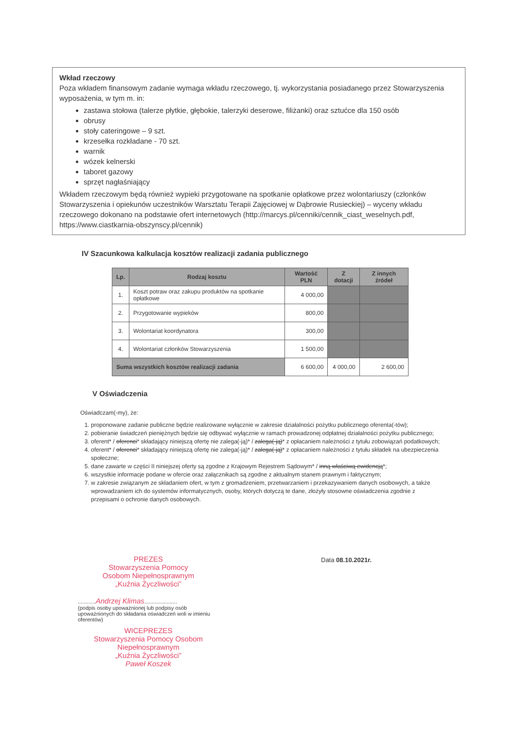Wkład rzeczowy
Poza wkładem finansowym zadanie wymaga wkładu rzeczowego, tj. wykorzystania posiadanego przez Stowarzyszenia wyposażenia, w tym m. in:
zastawa stołowa (talerze płytkie, głębokie, talerzyki deserowe, filiżanki) oraz sztućce dla 150 osób
obrusy
stoły cateringowe – 9 szt.
krzesełka rozkładane - 70 szt.
warnik
wózek kelnerski
taboret gazowy
sprzęt nagłaśniający
Wkładem rzeczowym będą również wypieki przygotowane na spotkanie opłatkowe przez wolontariuszy (członków Stowarzyszenia i opiekunów uczestników Warsztatu Terapii Zajęciowej w Dąbrowie Rusieckiej) – wyceny wkładu rzeczowego dokonano na podstawie ofert internetowych (http://marcys.pl/cenniki/cennik_ciast_weselnych.pdf, https://www.ciastkarnia-obszynscy.pl/cennik)
IV Szacunkowa kalkulacja kosztów realizacji zadania publicznego
| Lp. | Rodzaj kosztu | Wartość PLN | Z dotacji | Z innych źródeł |
| --- | --- | --- | --- | --- |
| 1. | Koszt potraw oraz zakupu produktów na spotkanie opłatkowe | 4 000,00 | | |
| 2. | Przygotowanie wypieków | 800,00 | | |
| 3. | Wolontariat koordynatora | 300,00 | | |
| 4. | Wolontariat członków Stowarzyszenia | 1 500,00 | | |
| Suma wszystkich kosztów realizacji zadania | | 6 600,00 | 4 000,00 | 2 600,00 |
V Oświadczenia
Oświadczam(-my), że:
1. proponowane zadanie publiczne będzie realizowane wyłącznie w zakresie działalności pożytku publicznego oferenta(-tów);
2. pobieranie świadczeń pieniężnych będzie się odbywać wyłącznie w ramach prowadzonej odpłatnej działalności pożytku publicznego;
3. oferent* / oferenci* składający niniejszą ofertę nie zalega(-ją)* / zalega(-ją)* z opłacaniem należności z tytułu zobowiązań podatkowych;
4. oferent* / oferenci* składający niniejszą ofertę nie zalega(-ją)* / zalega(-ją)* z opłacaniem należności z tytułu składek na ubezpieczenia społeczne;
5. dane zawarte w części II niniejszej oferty są zgodne z Krajowym Rejestrem Sądowym* / inną właściwą ewidencją*;
6. wszystkie informacje podane w ofercie oraz załącznikach są zgodne z aktualnym stanem prawnym i faktycznym;
7. w zakresie związanym ze składaniem ofert, w tym z gromadzeniem, przetwarzaniem i przekazywaniem danych osobowych, a także wprowadzaniem ich do systemów informatycznych, osoby, których dotyczą te dane, złożyły stosowne oświadczenia zgodnie z przepisami o ochronie danych osobowych.
PREZES
Stowarzyszenia Pomocy
Osobom Niepełnosprawnym
„Kuźnia Życzliwości”
............Andrzej Klimas......................
(podpis osoby upoważnionej lub podpisy osób upoważnionych do składania oświadczeń woli w imieniu oferentów)
WICEPREZES
Stowarzyszenia Pomocy Osobom
Niepełnosprawnym
„Kuźnia Życzliwości”
Paweł Koszek
Data 08.10.2021r.